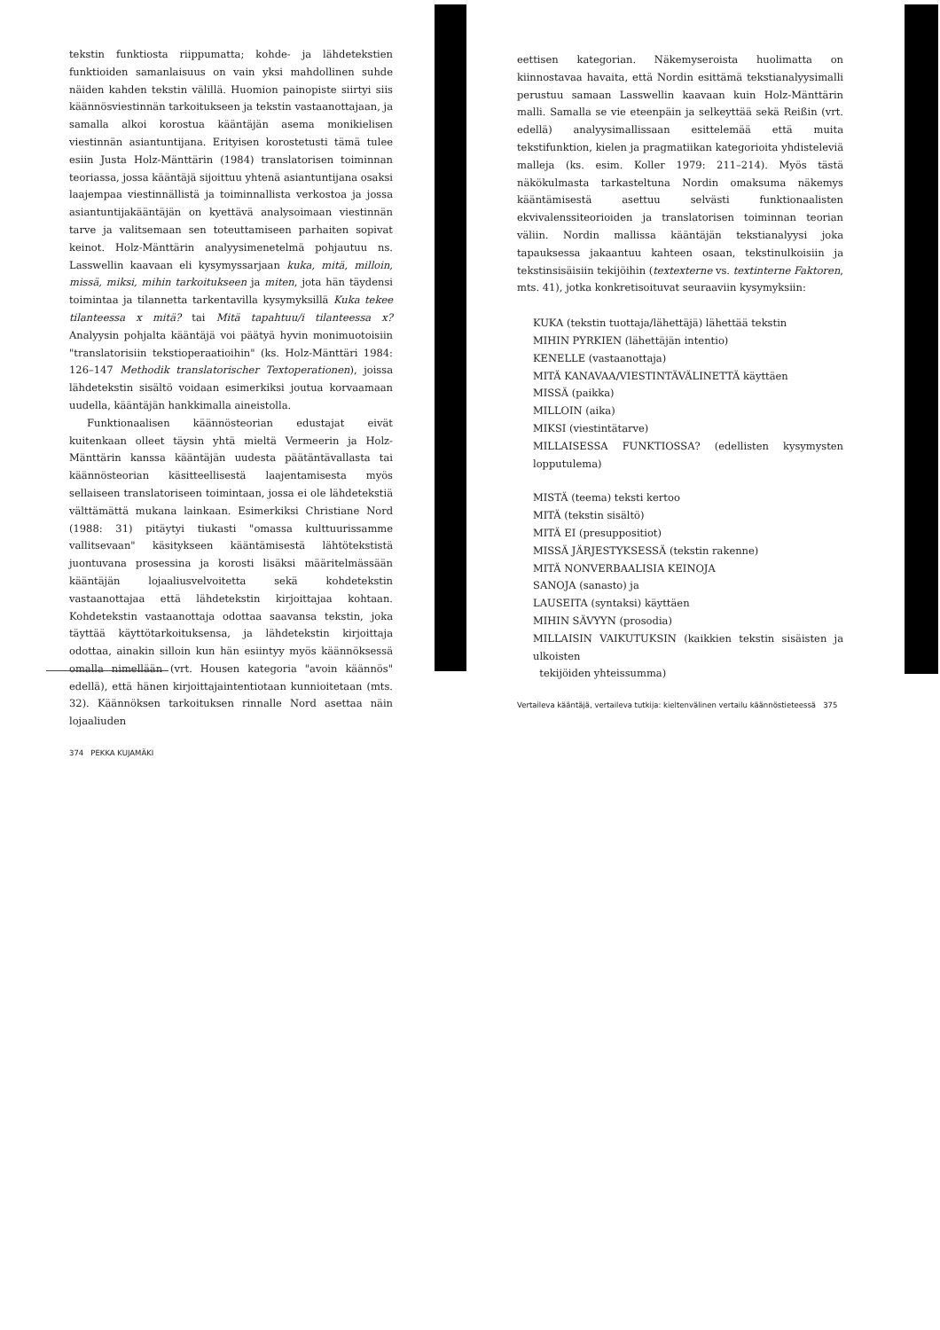tekstin funktiosta riippumatta; kohde- ja lähdetekstien funktioiden samanlaisuus on vain yksi mahdollinen suhde näiden kahden tekstin välillä. Huomion painopiste siirtyi siis käännösviestinnän tarkoitukseen ja tekstin vastaanottajaan, ja samalla alkoi korostua kääntäjän asema monikielisen viestinnän asiantuntijana. Erityisen korostetusti tämä tulee esiin Justa Holz-Mänttärin (1984) translatorisen toiminnan teoriassa, jossa kääntäjä sijoittuu yhtenä asiantuntijana osaksi laajempaa viestinnällistä ja toiminnallista verkostoa ja jossa asiantuntijakääntäjän on kyettävä analysoimaan viestinnän tarve ja valitsemaan sen toteuttamiseen parhaiten sopivat keinot. Holz-Mänttärin analyysimenetelmä pohjautuu ns. Lasswellin kaavaan eli kysymyssarjaan kuka, mitä, milloin, missä, miksi, mihin tarkoitukseen ja miten, jota hän täydensi toimintaa ja tilannetta tarkentavilla kysymyksillä Kuka tekee tilanteessa x mitä? tai Mitä tapahtuu/i tilanteessa x? Analyysin pohjalta kääntäjä voi päätyä hyvin monimuotoisiin "translatorisiin tekstioperaatioihin" (ks. Holz-Mänttäri 1984: 126–147 Methodik translatorischer Textoperationen), joissa lähdetekstin sisältö voidaan esimerkiksi joutua korvaamaan uudella, kääntäjän hankkimalla aineistolla.
Funktionaalisen käännösteorian edustajat eivät kuitenkaan olleet täysin yhtä mieltä Vermeerin ja Holz-Mänttärin kanssa kääntäjän uudesta päätäntävallasta tai käännösteorian käsitteellisestä laajentamisesta myös sellaiseen translatoriseen toimintaan, jossa ei ole lähdetekstiä välttämättä mukana lainkaan. Esimerkiksi Christiane Nord (1988: 31) pitäytyi tiukasti "omassa kulttuurissamme vallitsevaan" käsitykseen kääntämisestä lähtötekstistä juontuvana prosessina ja korosti lisäksi määritelmässään kääntäjän lojaaliusvelvoitetta sekä kohdetekstin vastaanottajaa että lähdetekstin kirjoittajaa kohtaan. Kohdetekstin vastaanottaja odottaa saavansa tekstin, joka täyttää käyttötarkoituksensa, ja lähdetekstin kirjoittaja odottaa, ainakin silloin kun hän esiintyy myös käännöksessä omalla nimellään (vrt. Housen kategoria "avoin käännös" edellä), että hänen kirjoittajaintentiotaan kunnioitetaan (mts. 32). Käännöksen tarkoituksen rinnalle Nord asettaa näin lojaaliuden
374 PEKKA KUJAMÄKI
eettisen kategorian. Näkemyseroista huolimatta on kiinnostavaa havaita, että Nordin esittämä tekstianalyysimalli perustuu samaan Lasswellin kaavaan kuin Holz-Mänttärin malli. Samalla se vie eteenpäin ja selkeyttää sekä Reißin (vrt. edellä) analyysimallissaan esittelemää että muita tekstifunktion, kielen ja pragmatiikan kategorioita yhdisteleviä malleja (ks. esim. Koller 1979: 211–214). Myös tästä näkökulmasta tarkasteltuna Nordin omaksuma näkemys kääntämisestä asettuu selvästi funktionaalisten ekvivalenssiteorioiden ja translatorisen toiminnan teorian väliin. Nordin mallissa kääntäjän tekstianalyysi joka tapauksessa jakaantuu kahteen osaan, tekstinulkoisiin ja tekstinsisäisiin tekijöihin (textexterne vs. textinterne Faktoren, mts. 41), jotka konkretisoituvat seuraaviin kysymyksiin:
KUKA (tekstin tuottaja/lähettäjä) lähettää tekstin
MIHIN PYRKIEN (lähettäjän intentio)
KENELLE (vastaanottaja)
MITÄ KANAVAA/VIESTINTÄVÄLINETTÄ käyttäen
MISSÄ (paikka)
MILLOIN (aika)
MIKSI (viestintätarve)
MILLAISESSA FUNKTIOSSA? (edellisten kysymysten lopputulema)
MISTÄ (teema) teksti kertoo
MITÄ (tekstin sisältö)
MITÄ EI (presuppositiot)
MISSÄ JÄRJESTYKSESSÄ (tekstin rakenne)
MITÄ NONVERBAALISIA KEINOJA
SANOJA (sanasto) ja
LAUSEITA (syntaksi) käyttäen
MIHIN SÄVYYN (prosodia)
MILLAISIN VAIKUTUKSIN (kaikkien tekstin sisäisten ja ulkoisten
tekijöiden yhteissumma)
Vertaileva kääntäjä, vertaileva tutkija: kieltenvälinen vertailu käännöstieteessä 375